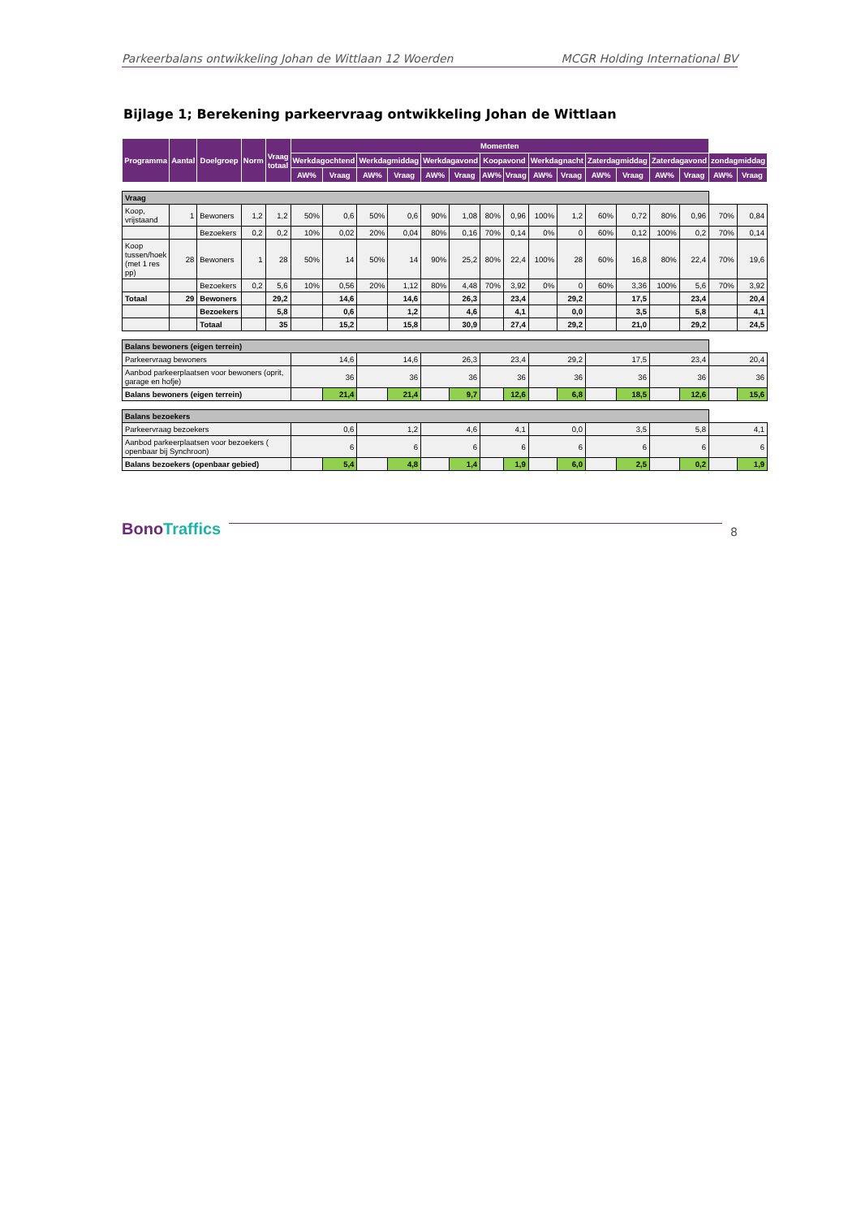Parkeerbalans ontwikkeling Johan de Wittlaan 12 Woerden MCGR Holding International BV
Bijlage 1; Berekening parkeervraag ontwikkeling Johan de Wittlaan
| Programma | Aantal | Doelgroep | Norm | Vraag totaal | Momenten | | | | | | | | | | | | | | | |
| --- | --- | --- | --- | --- | --- | --- | --- | --- | --- | --- | --- | --- | --- | --- | --- | --- | --- | --- | --- | --- |
| | | | | | Werkdagochtend | | Werkdagmiddag | | Werkdagavond | | Koopavond | | Werkdagnacht | | Zaterdagmiddag | | Zaterdagavond | | zondagmiddag | |
| | | | | | AW% | Vraag | AW% | Vraag | AW% | Vraag | AW% | Vraag | AW% | Vraag | AW% | Vraag | AW% | Vraag | AW% | Vraag |
| Vraag | | | | | | | | | | | | | | | | | | | | |
| Koop, vrijstaand | 1 | Bewoners | 1,2 | 1,2 | 50% | 0,6 | 50% | 0,6 | 90% | 1,08 | 80% | 0,96 | 100% | 1,2 | 60% | 0,72 | 80% | 0,96 | 70% | 0,84 |
| | | Bezoekers | 0,2 | 0,2 | 10% | 0,02 | 20% | 0,04 | 80% | 0,16 | 70% | 0,14 | 0% | 0 | 60% | 0,12 | 100% | 0,2 | 70% | 0,14 |
| Koop tussen/hoek (met 1 res pp) | 28 | Bewoners | 1 | 28 | 50% | 14 | 50% | 14 | 90% | 25,2 | 80% | 22,4 | 100% | 28 | 60% | 16,8 | 80% | 22,4 | 70% | 19,6 |
| | | Bezoekers | 0,2 | 5,6 | 10% | 0,56 | 20% | 1,12 | 80% | 4,48 | 70% | 3,92 | 0% | 0 | 60% | 3,36 | 100% | 5,6 | 70% | 3,92 |
| Totaal | 29 | Bewoners | | 29,2 | | 14,6 | | 14,6 | | 26,3 | | 23,4 | | 29,2 | | 17,5 | | 23,4 | | 20,4 |
| | | Bezoekers | | 5,8 | | 0,6 | | 1,2 | | 4,6 | | 4,1 | | 0,0 | | 3,5 | | 5,8 | | 4,1 |
| | | Totaal | | 35 | | 15,2 | | 15,8 | | 30,9 | | 27,4 | | 29,2 | | 21,0 | | 29,2 | | 24,5 |
| Balans bewoners (eigen terrein) | | | | | | | | | | | | | | | | | | | | |
| Parkeervraag bewoners | | | | | 14,6 | | 14,6 | | 26,3 | | 23,4 | | 29,2 | | 17,5 | | 23,4 | | 20,4 | |
| Aanbod parkeerplaatsen voor bewoners (oprit, garage en hofje) | | | | | 36 | | 36 | | 36 | | 36 | | 36 | | 36 | | 36 | | 36 | |
| Balans bewoners (eigen terrein) | | | | | | 21,4 | | 21,4 | | 9,7 | | 12,6 | | 6,8 | | 18,5 | | 12,6 | | 15,6 |
| Balans bezoekers | | | | | | | | | | | | | | | | | | | | |
| Parkeervraag bezoekers | | | | | 0,6 | | 1,2 | | 4,6 | | 4,1 | | 0,0 | | 3,5 | | 5,8 | | 4,1 | |
| Aanbod parkeerplaatsen voor bezoekers ( openbaar bij Synchroon) | | | | | 6 | | 6 | | 6 | | 6 | | 6 | | 6 | | 6 | | 6 | |
| Balans bezoekers (openbaar gebied) | | | | | | 5,4 | | 4,8 | | 1,4 | | 1,9 | | 6,0 | | 2,5 | | 0,2 | | 1,9 |
BonoTraffics
8